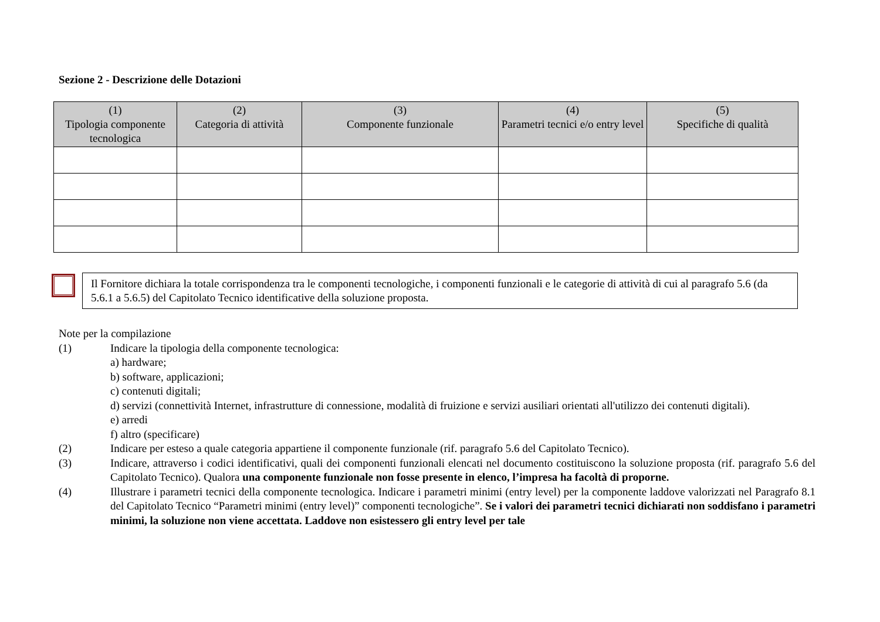Sezione 2 - Descrizione delle Dotazioni
| (1) Tipologia componente tecnologica | (2) Categoria di attività | (3) Componente funzionale | (4) Parametri tecnici e/o entry level | (5) Specifiche di qualità |
| --- | --- | --- | --- | --- |
Il Fornitore dichiara la totale corrispondenza tra le componenti tecnologiche, i componenti funzionali e le categorie di attività di cui al paragrafo 5.6 (da 5.6.1 a 5.6.5) del Capitolato Tecnico identificative della soluzione proposta.
Note per la compilazione
(1) Indicare la tipologia della componente tecnologica:
a) hardware;
b) software, applicazioni;
c) contenuti digitali;
d) servizi (connettività Internet, infrastrutture di connessione, modalità di fruizione e servizi ausiliari orientati all'utilizzo dei contenuti digitali).
e) arredi
f) altro (specificare)
(2) Indicare per esteso a quale categoria appartiene il componente funzionale (rif. paragrafo 5.6 del Capitolato Tecnico).
(3) Indicare, attraverso i codici identificativi, quali dei componenti funzionali elencati nel documento costituiscono la soluzione proposta (rif. paragrafo 5.6 del Capitolato Tecnico). Qualora una componente funzionale non fosse presente in elenco, l’impresa ha facoltà di proporne.
(4) Illustrare i parametri tecnici della componente tecnologica. Indicare i parametri minimi (entry level) per la componente laddove valorizzati nel Paragrafo 8.1 del Capitolato Tecnico “Parametri minimi (entry level)” componenti tecnologiche”. Se i valori dei parametri tecnici dichiarati non soddisfano i parametri minimi, la soluzione non viene accettata. Laddove non esistessero gli entry level per tale